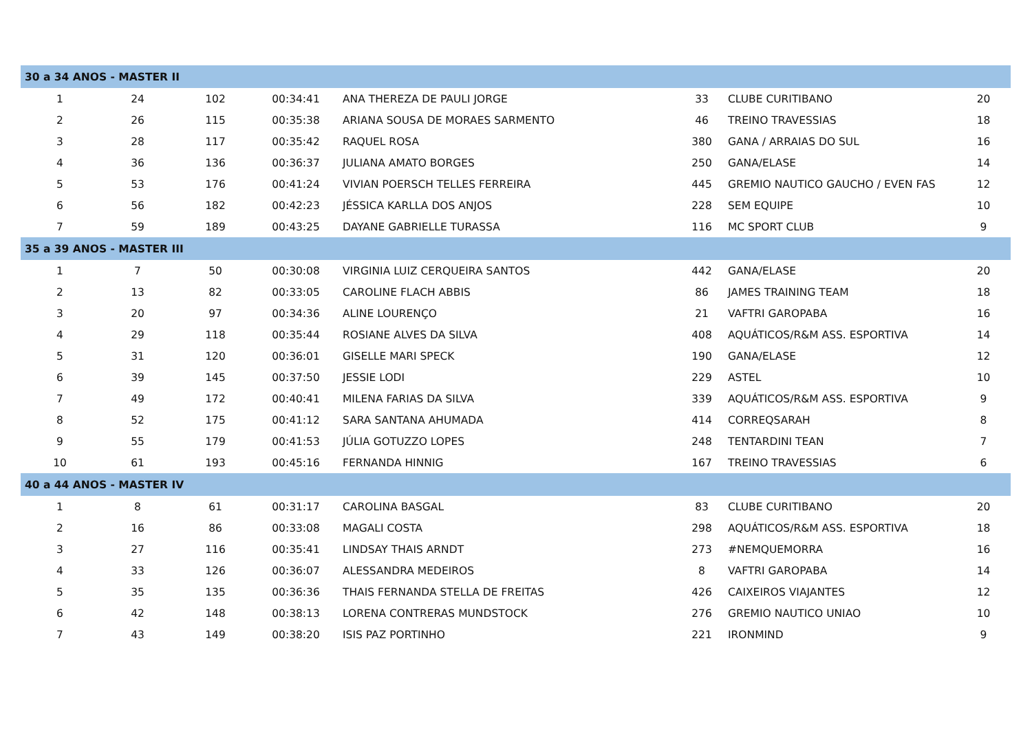| 30 a 34 ANOS - MASTER II | | | | | | | |
| --- | --- | --- | --- | --- | --- | --- | --- |
| 1 | 24 | 102 | 00:34:41 | ANA THEREZA DE PAULI JORGE | 33 | CLUBE CURITIBANO | 20 |
| 2 | 26 | 115 | 00:35:38 | ARIANA SOUSA DE MORAES SARMENTO | 46 | TREINO TRAVESSIAS | 18 |
| 3 | 28 | 117 | 00:35:42 | RAQUEL ROSA | 380 | GANA / ARRAIAS DO SUL | 16 |
| 4 | 36 | 136 | 00:36:37 | JULIANA AMATO BORGES | 250 | GANA/ELASE | 14 |
| 5 | 53 | 176 | 00:41:24 | VIVIAN POERSCH TELLES FERREIRA | 445 | GREMIO NAUTICO GAUCHO / EVEN FAS | 12 |
| 6 | 56 | 182 | 00:42:23 | JÉSSICA KARLLA DOS ANJOS | 228 | SEM EQUIPE | 10 |
| 7 | 59 | 189 | 00:43:25 | DAYANE GABRIELLE TURASSA | 116 | MC SPORT CLUB | 9 |
| 35 a 39 ANOS - MASTER III | | | | | | | |
| 1 | 7 | 50 | 00:30:08 | VIRGINIA LUIZ CERQUEIRA SANTOS | 442 | GANA/ELASE | 20 |
| 2 | 13 | 82 | 00:33:05 | CAROLINE FLACH ABBIS | 86 | JAMES TRAINING TEAM | 18 |
| 3 | 20 | 97 | 00:34:36 | ALINE LOURENÇO | 21 | VAFTRI GAROPABA | 16 |
| 4 | 29 | 118 | 00:35:44 | ROSIANE ALVES DA SILVA | 408 | AQUÁTICOS/R&M ASS. ESPORTIVA | 14 |
| 5 | 31 | 120 | 00:36:01 | GISELLE MARI SPECK | 190 | GANA/ELASE | 12 |
| 6 | 39 | 145 | 00:37:50 | JESSIE LODI | 229 | ASTEL | 10 |
| 7 | 49 | 172 | 00:40:41 | MILENA FARIAS DA SILVA | 339 | AQUÁTICOS/R&M ASS. ESPORTIVA | 9 |
| 8 | 52 | 175 | 00:41:12 | SARA SANTANA AHUMADA | 414 | CORREQSARAH | 8 |
| 9 | 55 | 179 | 00:41:53 | JÚLIA GOTUZZO LOPES | 248 | TENTARDINI TEAN | 7 |
| 10 | 61 | 193 | 00:45:16 | FERNANDA HINNIG | 167 | TREINO TRAVESSIAS | 6 |
| 40 a 44 ANOS - MASTER IV | | | | | | | |
| 1 | 8 | 61 | 00:31:17 | CAROLINA BASGAL | 83 | CLUBE CURITIBANO | 20 |
| 2 | 16 | 86 | 00:33:08 | MAGALI COSTA | 298 | AQUÁTICOS/R&M ASS. ESPORTIVA | 18 |
| 3 | 27 | 116 | 00:35:41 | LINDSAY THAIS ARNDT | 273 | #NEMQUEMORRA | 16 |
| 4 | 33 | 126 | 00:36:07 | ALESSANDRA MEDEIROS | 8 | VAFTRI GAROPABA | 14 |
| 5 | 35 | 135 | 00:36:36 | THAIS FERNANDA STELLA DE FREITAS | 426 | CAIXEIROS VIAJANTES | 12 |
| 6 | 42 | 148 | 00:38:13 | LORENA CONTRERAS MUNDSTOCK | 276 | GREMIO NAUTICO UNIAO | 10 |
| 7 | 43 | 149 | 00:38:20 | ISIS PAZ PORTINHO | 221 | IRONMIND | 9 |